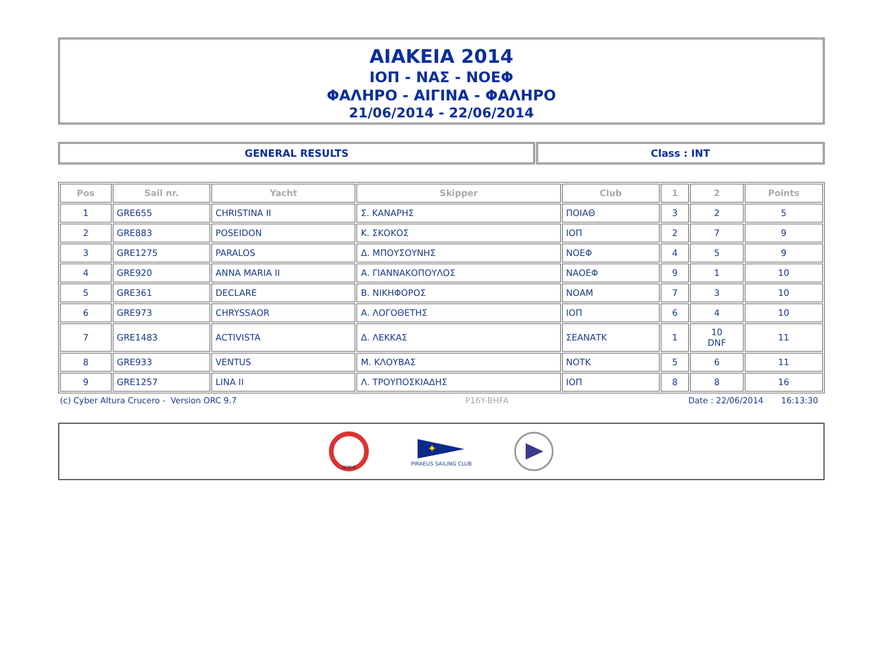ΑΙΑΚΕΙΑ 2014
ΙΟΠ - ΝΑΣ - ΝΟΕΦ
ΦΑΛΗΡΟ - ΑΙΓΙΝΑ - ΦΑΛΗΡΟ
21/06/2014 - 22/06/2014
GENERAL RESULTS Class : INT
| Pos | Sail nr. | Yacht | Skipper | Club | 1 | 2 | Points |
| --- | --- | --- | --- | --- | --- | --- | --- |
| 1 | GRE655 | CHRISTINA II | Σ. ΚΑΝΑΡΗΣ | ΠΟΙΑΘ | 3 | 2 | 5 |
| 2 | GRE883 | POSEIDON | Κ. ΣΚΟΚΟΣ | ΙΟΠ | 2 | 7 | 9 |
| 3 | GRE1275 | PARALOS | Δ. ΜΠΟΥΣΟΥΝΗΣ | ΝΟΕΦ | 4 | 5 | 9 |
| 4 | GRE920 | ANNA MARIA II | Α. ΓΙΑΝΝΑΚΟΠΟΥΛΟΣ | ΝΑΟΕΦ | 9 | 1 | 10 |
| 5 | GRE361 | DECLARE | Β. ΝΙΚΗΦΟΡΟΣ | ΝΟΑΜ | 7 | 3 | 10 |
| 6 | GRE973 | CHRYSSAOR | Α. ΛΟΓΟΘΕΤΗΣ | ΙΟΠ | 6 | 4 | 10 |
| 7 | GRE1483 | ACTIVISTA | Δ. ΛΕΚΚΑΣ | ΣΕΑΝΑΤΚ | 1 | 10 DNF | 11 |
| 8 | GRE933 | VENTUS | Μ. ΚΛΟΥΒΑΣ | ΝΟΤΚ | 5 | 6 | 11 |
| 9 | GRE1257 | LINA II | Λ. ΤΡΟΥΠΟΣΚΙΑΔΗΣ | ΙΟΠ | 8 | 8 | 16 |
(c) Cyber Altura Crucero - Version ORC 9.7 P16Y-BHFA Date : 22/06/2014 16:13:30
ΝΟΕΦ
✦
PIRAEUS SAILING CLUB